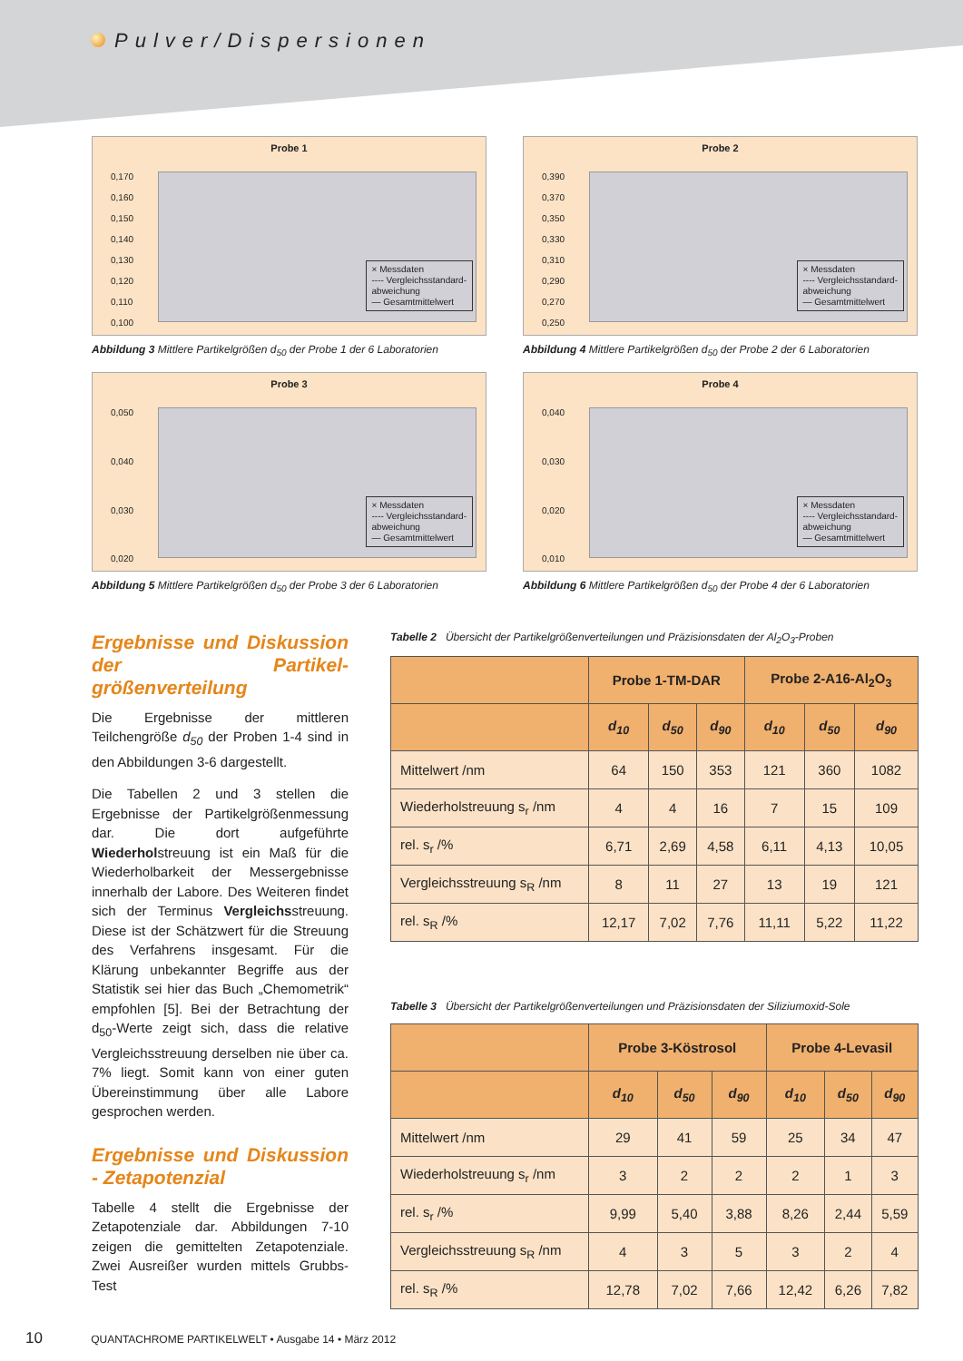Pulver/Dispersionen
Probe 1
0,170
0,160
0,150
0,140
0,130
0,120
0,110
0,100
× Messdaten
---- Vergleichsstandard-
abweichung
— Gesamtmittelwert
Abbildung 3 Mittlere Partikelgrößen d<sub>50</sub> der Probe 1 der 6 Laboratorien
Probe 2
0,390
0,370
0,350
0,330
0,310
0,290
0,270
0,250
× Messdaten
---- Vergleichsstandard-
abweichung
— Gesamtmittelwert
Abbildung 4 Mittlere Partikelgrößen d<sub>50</sub> der Probe 2 der 6 Laboratorien
Probe 3
0,050
0,040
0,030
0,020
× Messdaten
---- Vergleichsstandard-
abweichung
— Gesamtmittelwert
Abbildung 5 Mittlere Partikelgrößen d<sub>50</sub> der Probe 3 der 6 Laboratorien
Probe 4
0,040
0,030
0,020
0,010
× Messdaten
---- Vergleichsstandard-
abweichung
— Gesamtmittelwert
Abbildung 6 Mittlere Partikelgrößen d<sub>50</sub> der Probe 4 der 6 Laboratorien
Ergebnisse und Diskussion der Partikel-größenverteilung
Die Ergebnisse der mittleren Teilchengröße d<sub>50</sub> der Proben 1-4 sind in den Abbildungen 3-6 dargestellt.
Die Tabellen 2 und 3 stellen die Ergebnisse der Partikelgrößenmessung dar. Die dort aufgeführte Wiederholstreuung ist ein Maß für die Wiederholbarkeit der Messergebnisse innerhalb der Labore. Des Weiteren findet sich der Terminus Vergleichsstreuung. Diese ist der Schätzwert für die Streuung des Verfahrens insgesamt. Für die Klärung unbekannter Begriffe aus der Statistik sei hier das Buch „Chemometrik“ empfohlen [5]. Bei der Betrachtung der d<sub>50</sub>-Werte zeigt sich, dass die relative Vergleichsstreuung derselben nie über ca. 7% liegt. Somit kann von einer guten Übereinstimmung über alle Labore gesprochen werden.
Ergebnisse und Diskussion - Zetapotenzial
Tabelle 4 stellt die Ergebnisse der Zetapotenziale dar. Abbildungen 7-10 zeigen die gemittelten Zetapotenziale. Zwei Ausreißer wurden mittels Grubbs-Test
Tabelle 2 Übersicht der Partikelgrößenverteilungen und Präzisionsdaten der Al<sub>2</sub>O<sub>3</sub>-Proben
| | Probe 1-TM-DAR | | | Probe 2-A16-Al<sub>2</sub>O<sub>3</sub> | | |
| --- | --- | --- | --- | --- | --- | --- |
| | d<sub>10</sub> | d<sub>50</sub> | d<sub>90</sub> | d<sub>10</sub> | d<sub>50</sub> | d<sub>90</sub> |
| Mittelwert /nm | 64 | 150 | 353 | 121 | 360 | 1082 |
| Wiederholstreuung s<sub>r</sub> /nm | 4 | 4 | 16 | 7 | 15 | 109 |
| rel. s<sub>r</sub> /% | 6,71 | 2,69 | 4,58 | 6,11 | 4,13 | 10,05 |
| Vergleichsstreuung s<sub>R</sub> /nm | 8 | 11 | 27 | 13 | 19 | 121 |
| rel. s<sub>R</sub> /% | 12,17 | 7,02 | 7,76 | 11,11 | 5,22 | 11,22 |
Tabelle 3 Übersicht der Partikelgrößenverteilungen und Präzisionsdaten der Siliziumoxid-Sole
| | Probe 3-Köstrosol | | | Probe 4-Levasil | | |
| --- | --- | --- | --- | --- | --- | --- |
| | d<sub>10</sub> | d<sub>50</sub> | d<sub>90</sub> | d<sub>10</sub> | d<sub>50</sub> | d<sub>90</sub> |
| Mittelwert /nm | 29 | 41 | 59 | 25 | 34 | 47 |
| Wiederholstreuung s<sub>r</sub> /nm | 3 | 2 | 2 | 2 | 1 | 3 |
| rel. s<sub>r</sub> /% | 9,99 | 5,40 | 3,88 | 8,26 | 2,44 | 5,59 |
| Vergleichsstreuung s<sub>R</sub> /nm | 4 | 3 | 5 | 3 | 2 | 4 |
| rel. s<sub>R</sub> /% | 12,78 | 7,02 | 7,66 | 12,42 | 6,26 | 7,82 |
10 QUANTACHROME PARTIKELWELT • Ausgabe 14 • März 2012